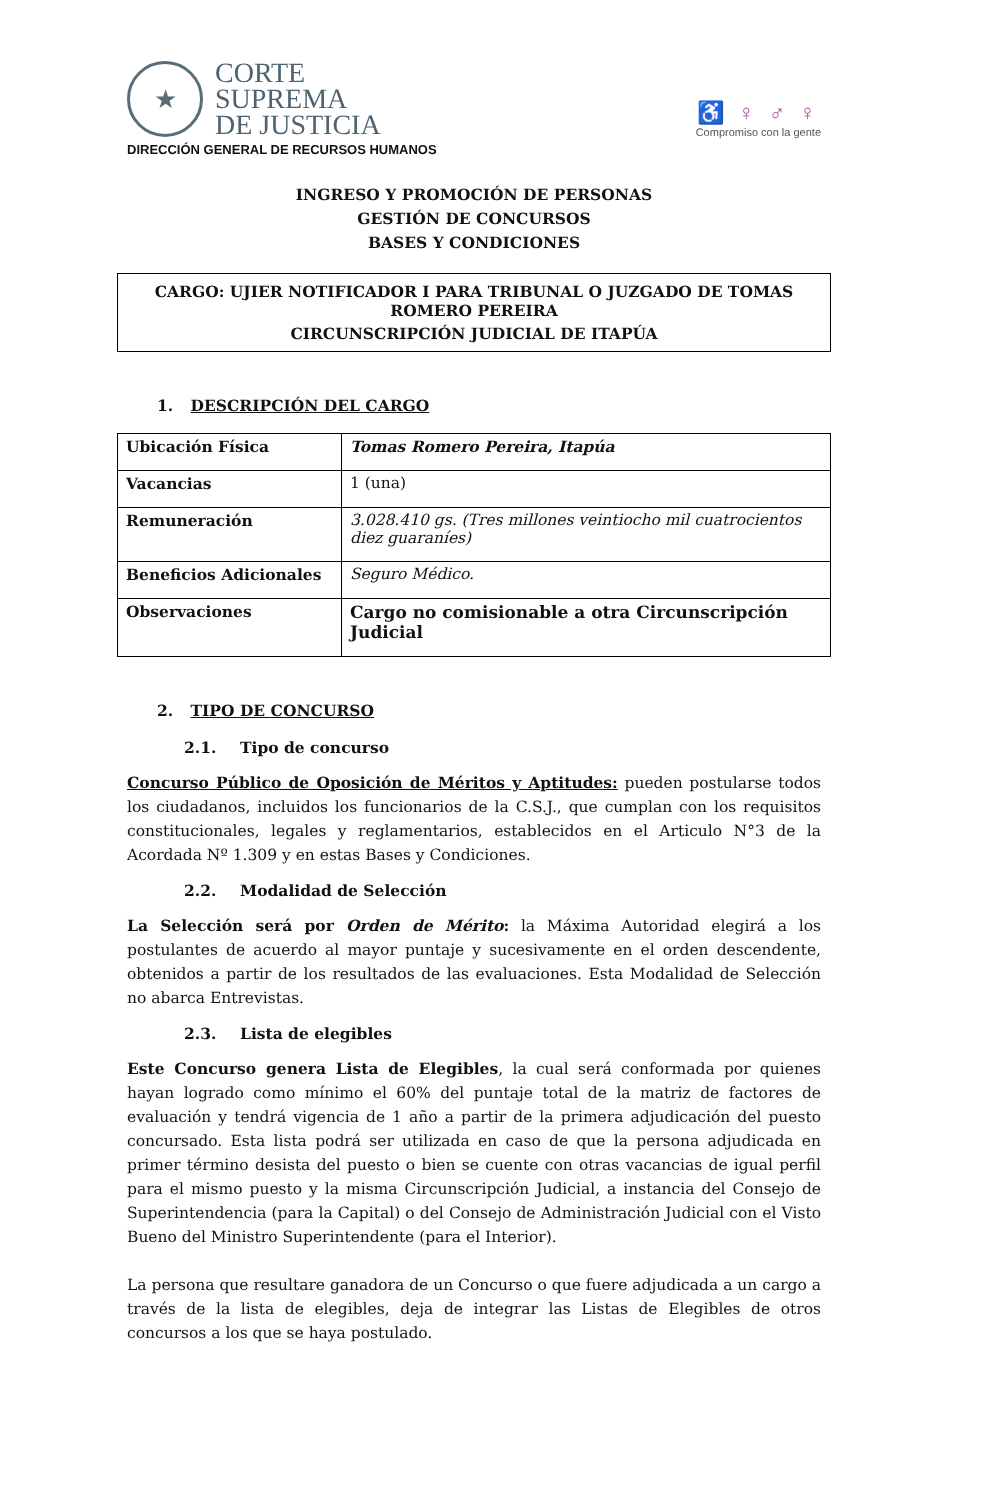★
CORTE
SUPREMA
DE JUSTICIA
DIRECCIÓN GENERAL DE RECURSOS HUMANOS
♿ ♀ ♂ ♀
Compromiso con la gente
INGRESO Y PROMOCIÓN DE PERSONAS
GESTIÓN DE CONCURSOS
BASES Y CONDICIONES
CARGO: UJIER NOTIFICADOR I PARA TRIBUNAL O JUZGADO DE TOMAS ROMERO PEREIRA
CIRCUNSCRIPCIÓN JUDICIAL DE ITAPÚA
1. DESCRIPCIÓN DEL CARGO
| Ubicación Física | Tomas Romero Pereira, Itapúa |
| Vacancias | 1 (una) |
| Remuneración | 3.028.410 gs. (Tres millones veintiocho mil cuatrocientos diez guaraníes) |
| Beneficios Adicionales | Seguro Médico. |
| Observaciones | Cargo no comisionable a otra Circunscripción Judicial |
2. TIPO DE CONCURSO
2.1. Tipo de concurso
Concurso Público de Oposición de Méritos y Aptitudes: pueden postularse todos los ciudadanos, incluidos los funcionarios de la C.S.J., que cumplan con los requisitos constitucionales, legales y reglamentarios, establecidos en el Articulo N°3 de la Acordada Nº 1.309 y en estas Bases y Condiciones.
2.2. Modalidad de Selección
La Selección será por Orden de Mérito: la Máxima Autoridad elegirá a los postulantes de acuerdo al mayor puntaje y sucesivamente en el orden descendente, obtenidos a partir de los resultados de las evaluaciones. Esta Modalidad de Selección no abarca Entrevistas.
2.3. Lista de elegibles
Este Concurso genera Lista de Elegibles, la cual será conformada por quienes hayan logrado como mínimo el 60% del puntaje total de la matriz de factores de evaluación y tendrá vigencia de 1 año a partir de la primera adjudicación del puesto concursado. Esta lista podrá ser utilizada en caso de que la persona adjudicada en primer término desista del puesto o bien se cuente con otras vacancias de igual perfil para el mismo puesto y la misma Circunscripción Judicial, a instancia del Consejo de Superintendencia (para la Capital) o del Consejo de Administración Judicial con el Visto Bueno del Ministro Superintendente (para el Interior).
La persona que resultare ganadora de un Concurso o que fuere adjudicada a un cargo a través de la lista de elegibles, deja de integrar las Listas de Elegibles de otros concursos a los que se haya postulado.